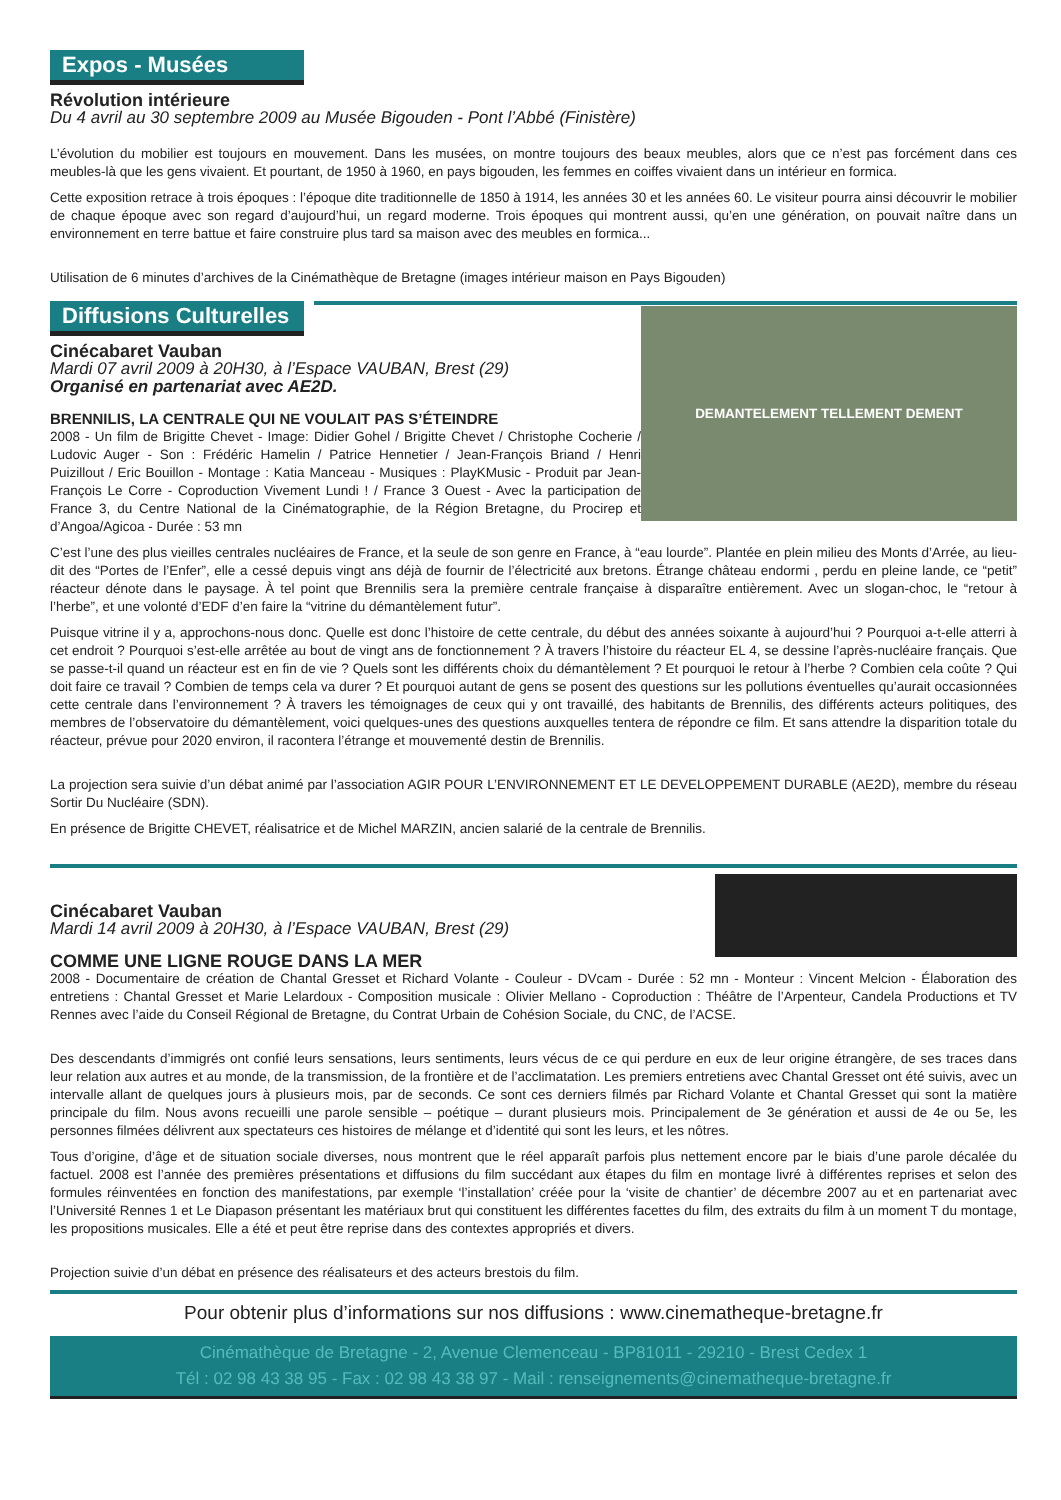Expos - Musées
Révolution intérieure
Du 4 avril au 30 septembre 2009 au Musée Bigouden - Pont l’Abbé (Finistère)
L’évolution du mobilier est toujours en mouvement. Dans les musées, on montre toujours des beaux meubles, alors que ce n’est pas forcément dans ces meubles-là que les gens vivaient. Et pourtant, de 1950 à 1960, en pays bigouden, les femmes en coiffes vivaient dans un intérieur en formica.
Cette exposition retrace à trois époques : l’époque dite traditionnelle de 1850 à 1914, les années 30 et les années 60. Le visiteur pourra ainsi découvrir le mobilier de chaque époque avec son regard d’aujourd’hui, un regard moderne. Trois époques qui montrent aussi, qu’en une génération, on pouvait naître dans un environnement en terre battue et faire construire plus tard sa maison avec des meubles en formica...
Utilisation de 6 minutes d’archives de la Cinémathèque de Bretagne (images intérieur maison en Pays Bigouden)
Diffusions Culturelles
DEMANTELEMENT TELLEMENT DEMENT
Cinécabaret Vauban
Mardi 07 avril 2009 à 20H30, à l’Espace VAUBAN, Brest (29)
Organisé en partenariat avec AE2D.
BRENNILIS, LA CENTRALE QUI NE VOULAIT PAS S’ÉTEINDRE
2008 - Un film de Brigitte Chevet - Image: Didier Gohel / Brigitte Chevet / Christophe Cocherie / Ludovic Auger - Son : Frédéric Hamelin / Patrice Hennetier / Jean-François Briand / Henri Puizillout / Eric Bouillon - Montage : Katia Manceau - Musiques : PlayKMusic - Produit par Jean-François Le Corre - Coproduction Vivement Lundi ! / France 3 Ouest - Avec la participation de France 3, du Centre National de la Cinématographie, de la Région Bretagne, du Procirep et d’Angoa/Agicoa - Durée : 53 mn
C’est l’une des plus vieilles centrales nucléaires de France, et la seule de son genre en France, à “eau lourde”. Plantée en plein milieu des Monts d’Arrée, au lieu-dit des “Portes de l’Enfer”, elle a cessé depuis vingt ans déjà de fournir de l’électricité aux bretons. Étrange château endormi , perdu en pleine lande, ce “petit” réacteur dénote dans le paysage. À tel point que Brennilis sera la première centrale française à disparaître entièrement. Avec un slogan-choc, le “retour à l’herbe”, et une volonté d’EDF d’en faire la “vitrine du démantèlement futur”.
Puisque vitrine il y a, approchons-nous donc. Quelle est donc l’histoire de cette centrale, du début des années soixante à aujourd’hui ? Pourquoi a-t-elle atterri à cet endroit ? Pourquoi s’est-elle arrêtée au bout de vingt ans de fonctionnement ? À travers l’histoire du réacteur EL 4, se dessine l’après-nucléaire français. Que se passe-t-il quand un réacteur est en fin de vie ? Quels sont les différents choix du démantèlement ? Et pourquoi le retour à l’herbe ? Combien cela coûte ? Qui doit faire ce travail ? Combien de temps cela va durer ? Et pourquoi autant de gens se posent des questions sur les pollutions éventuelles qu’aurait occasionnées cette centrale dans l’environnement ? À travers les témoignages de ceux qui y ont travaillé, des habitants de Brennilis, des différents acteurs politiques, des membres de l’observatoire du démantèlement, voici quelques-unes des questions auxquelles tentera de répondre ce film. Et sans attendre la disparition totale du réacteur, prévue pour 2020 environ, il racontera l’étrange et mouvementé destin de Brennilis.
La projection sera suivie d’un débat animé par l’association AGIR POUR L’ENVIRONNEMENT ET LE DEVELOPPEMENT DURABLE (AE2D), membre du réseau Sortir Du Nucléaire (SDN).
En présence de Brigitte CHEVET, réalisatrice et de Michel MARZIN, ancien salarié de la centrale de Brennilis.
Cinécabaret Vauban
Mardi 14 avril 2009 à 20H30, à l’Espace VAUBAN, Brest (29)
COMME UNE LIGNE ROUGE DANS LA MER
2008 - Documentaire de création de Chantal Gresset et Richard Volante - Couleur - DVcam - Durée : 52 mn - Monteur : Vincent Melcion - Élaboration des entretiens : Chantal Gresset et Marie Lelardoux - Composition musicale : Olivier Mellano - Coproduction : Théâtre de l’Arpenteur, Candela Productions et TV Rennes avec l’aide du Conseil Régional de Bretagne, du Contrat Urbain de Cohésion Sociale, du CNC, de l’ACSE.
Des descendants d’immigrés ont confié leurs sensations, leurs sentiments, leurs vécus de ce qui perdure en eux de leur origine étrangère, de ses traces dans leur relation aux autres et au monde, de la transmission, de la frontière et de l’acclimatation. Les premiers entretiens avec Chantal Gresset ont été suivis, avec un intervalle allant de quelques jours à plusieurs mois, par de seconds. Ce sont ces derniers filmés par Richard Volante et Chantal Gresset qui sont la matière principale du film. Nous avons recueilli une parole sensible – poétique – durant plusieurs mois. Principalement de 3e génération et aussi de 4e ou 5e, les personnes filmées délivrent aux spectateurs ces histoires de mélange et d’identité qui sont les leurs, et les nôtres.
Tous d’origine, d’âge et de situation sociale diverses, nous montrent que le réel apparaît parfois plus nettement encore par le biais d’une parole décalée du factuel. 2008 est l’année des premières présentations et diffusions du film succédant aux étapes du film en montage livré à différentes reprises et selon des formules réinventées en fonction des manifestations, par exemple ‘l’installation’ créée pour la ‘visite de chantier’ de décembre 2007 au et en partenariat avec l’Université Rennes 1 et Le Diapason présentant les matériaux brut qui constituent les différentes facettes du film, des extraits du film à un moment T du montage, les propositions musicales. Elle a été et peut être reprise dans des contextes appropriés et divers.
Projection suivie d’un débat en présence des réalisateurs et des acteurs brestois du film.
Pour obtenir plus d’informations sur nos diffusions : www.cinematheque-bretagne.fr
Cinémathèque de Bretagne - 2, Avenue Clemenceau - BP81011 - 29210 - Brest Cedex 1
Tél : 02 98 43 38 95 - Fax : 02 98 43 38 97 - Mail : renseignements@cinematheque-bretagne.fr